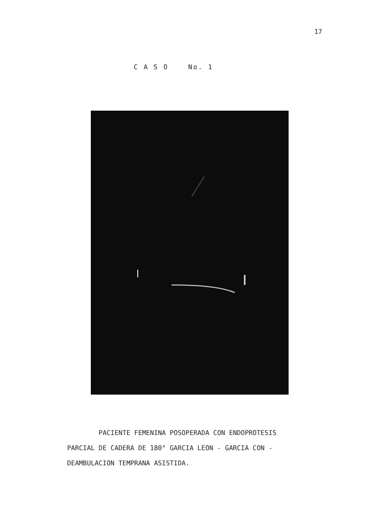17
C A S O No. 1
PACIENTE FEMENINA POSOPERADA CON ENDOPROTESIS
PARCIAL DE CADERA DE 180° GARCIA LEON - GARCIA CON -
DEAMBULACION TEMPRANA ASISTIDA.